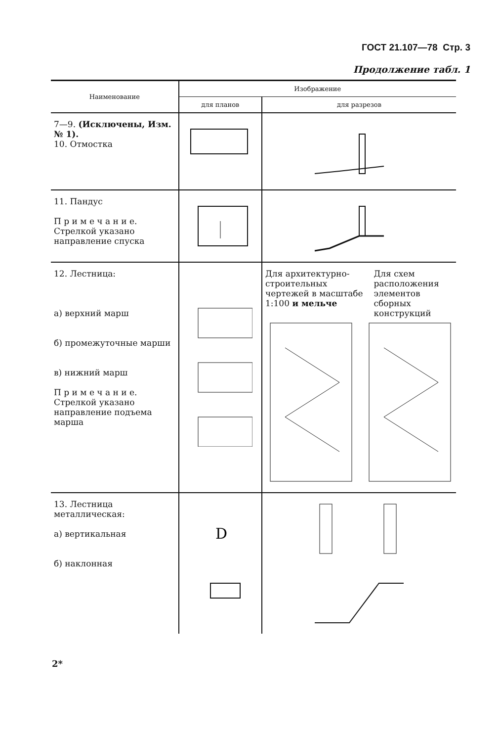ГОСТ 21.107—78 Стр. 3
Продолжение табл. 1
| Наименование | Изображение | |
| --- | --- | --- |
| | для планов | для разрезов |
| 7—9. (Исключены, Изм. № 1). 10. Отмостка | | |
| 11. Пандус П р и м е ч а н и е. Стрелкой указано направление спуска | | |
| 12. Лестница: а) верхний марш б) промежуточные марши в) нижний марш П р и м е ч а н и е. Стрелкой указано направление подъема марша | | Для архитектурно-строительных чертежей в масштабе 1:100 и мельче Для схем расположения элементов сборных конструкций |
| 13. Лестница металлическая: а) вертикальная б) наклонная | D | |
2*